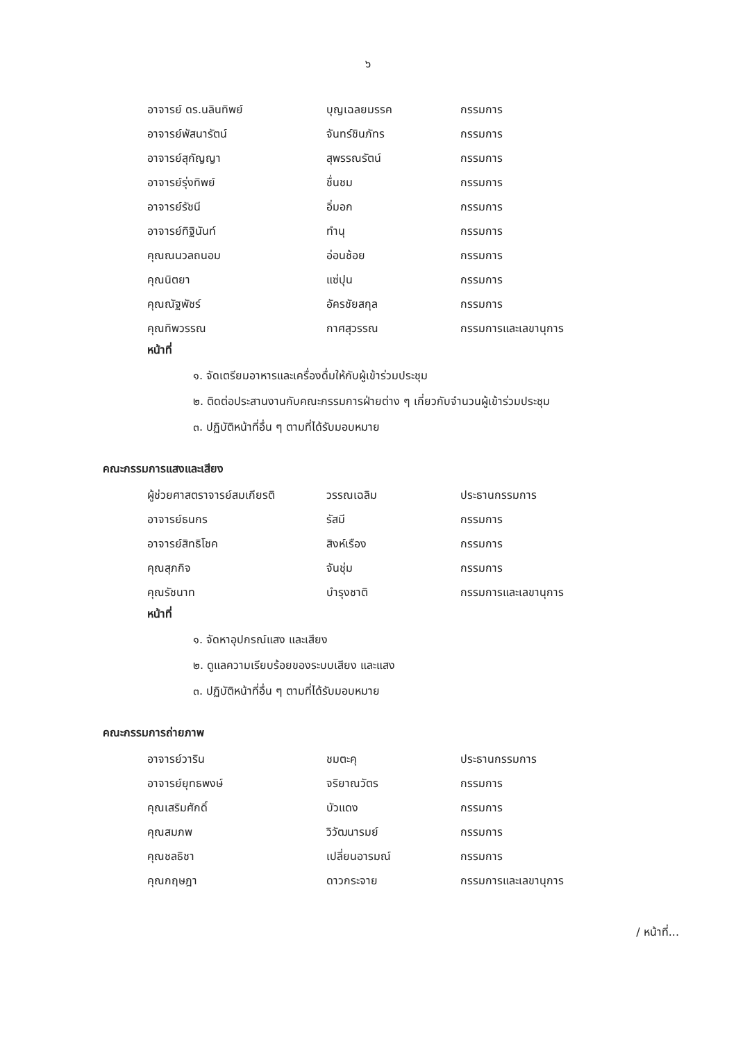๖
| อาจารย์ ดร.นลินทิพย์ | บุญเฉลยมรรค | กรรมการ |
| อาจารย์พัสนารัตน์ | จันทร์ชินภัทร | กรรมการ |
| อาจารย์สุกัญญา | สุพรรณรัตน์ | กรรมการ |
| อาจารย์รุ่งทิพย์ | ชื่นชม | กรรมการ |
| อาจารย์รัชนี | อิ่มอก | กรรมการ |
| อาจารย์ทิฐินันท์ | ทำนุ | กรรมการ |
| คุณณนวลถนอม | อ่อนช้อย | กรรมการ |
| คุณนิตยา | แซ่ปุน | กรรมการ |
| คุณณัฐพัชร์ | อัครชัยสกุล | กรรมการ |
| คุณทิพวรรณ | กาศสุวรรณ | กรรมการและเลขานุการ |
หน้าที่
๑. จัดเตรียมอาหารและเครื่องดื่มให้กับผู้เข้าร่วมประชุม
๒. ติดต่อประสานงานกับคณะกรรมการฝ่ายต่าง ๆ เกี่ยวกับจำนวนผู้เข้าร่วมประชุม
๓. ปฏิบัติหน้าที่อื่น ๆ ตามที่ได้รับมอบหมาย
คณะกรรมการแสงและเสียง
| ผู้ช่วยศาสตราจารย์สมเกียรติ | วรรณเฉลิม | ประธานกรรมการ |
| อาจารย์ธนกร | รัสมี | กรรมการ |
| อาจารย์สิทธิโชค | สิงห์เรือง | กรรมการ |
| คุณสุภกิจ | จันชุ่ม | กรรมการ |
| คุณรัชนาท | บำรุงชาติ | กรรมการและเลขานุการ |
หน้าที่
๑. จัดหาอุปกรณ์แสง และเสียง
๒. ดูแลความเรียบร้อยของระบบเสียง และแสง
๓. ปฏิบัติหน้าที่อื่น ๆ ตามที่ได้รับมอบหมาย
คณะกรรมการถ่ายภาพ
| อาจารย์วาริน | ชมตะคุ | ประธานกรรมการ |
| อาจารย์ยุทธพงษ์ | จริยาณวัตร | กรรมการ |
| คุณเสริมศักดิ์ | บัวแดง | กรรมการ |
| คุณสมภพ | วิวัฒนารมย์ | กรรมการ |
| คุณชลธิชา | เปลี่ยนอารมณ์ | กรรมการ |
| คุณกฤษฎา | ดาวกระจาย | กรรมการและเลขานุการ |
/ หน้าที่...